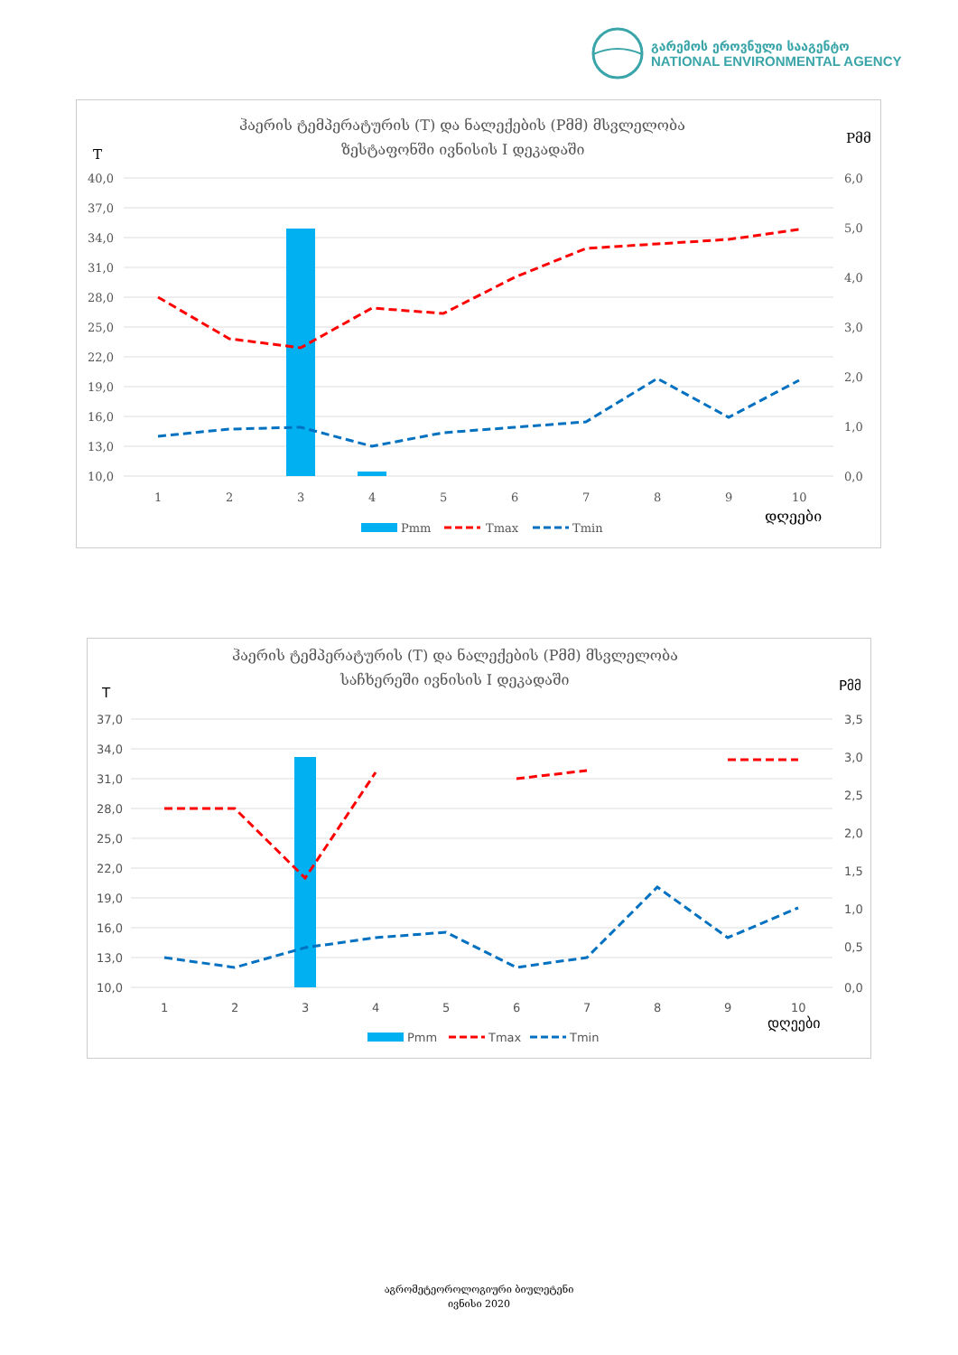გარემოს ეროვნული სააგენტო
NATIONAL ENVIRONMENTAL AGENCY
ჰაერის ტემპერატურის (T) და ნალექების (Pმმ) მსვლელობა
ზესტაფონში ივნისის I დეკადაში
T
Pმმ
40,0
37,0
34,0
31,0
28,0
25,0
22,0
19,0
16,0
13,0
10,0
6,0
5,0
4,0
3,0
2,0
1,0
0,0
1
2
3
4
5
6
7
8
9
10
დღეები
Pmm
Tmax
Tmin
ჰაერის ტემპერატურის (T) და ნალექების (Pმმ) მსვლელობა
საჩხერეში ივნისის I დეკადაში
T
Pმმ
37,0
34,0
31,0
28,0
25,0
22,0
19,0
16,0
13,0
10,0
3,5
3,0
2,5
2,0
1,5
1,0
0,5
0,0
1
2
3
4
5
6
7
8
9
10
დღეები
Pmm
Tmax
Tmin
აგრომეტეოროლოგიური ბიულეტენი
ივნისი 2020